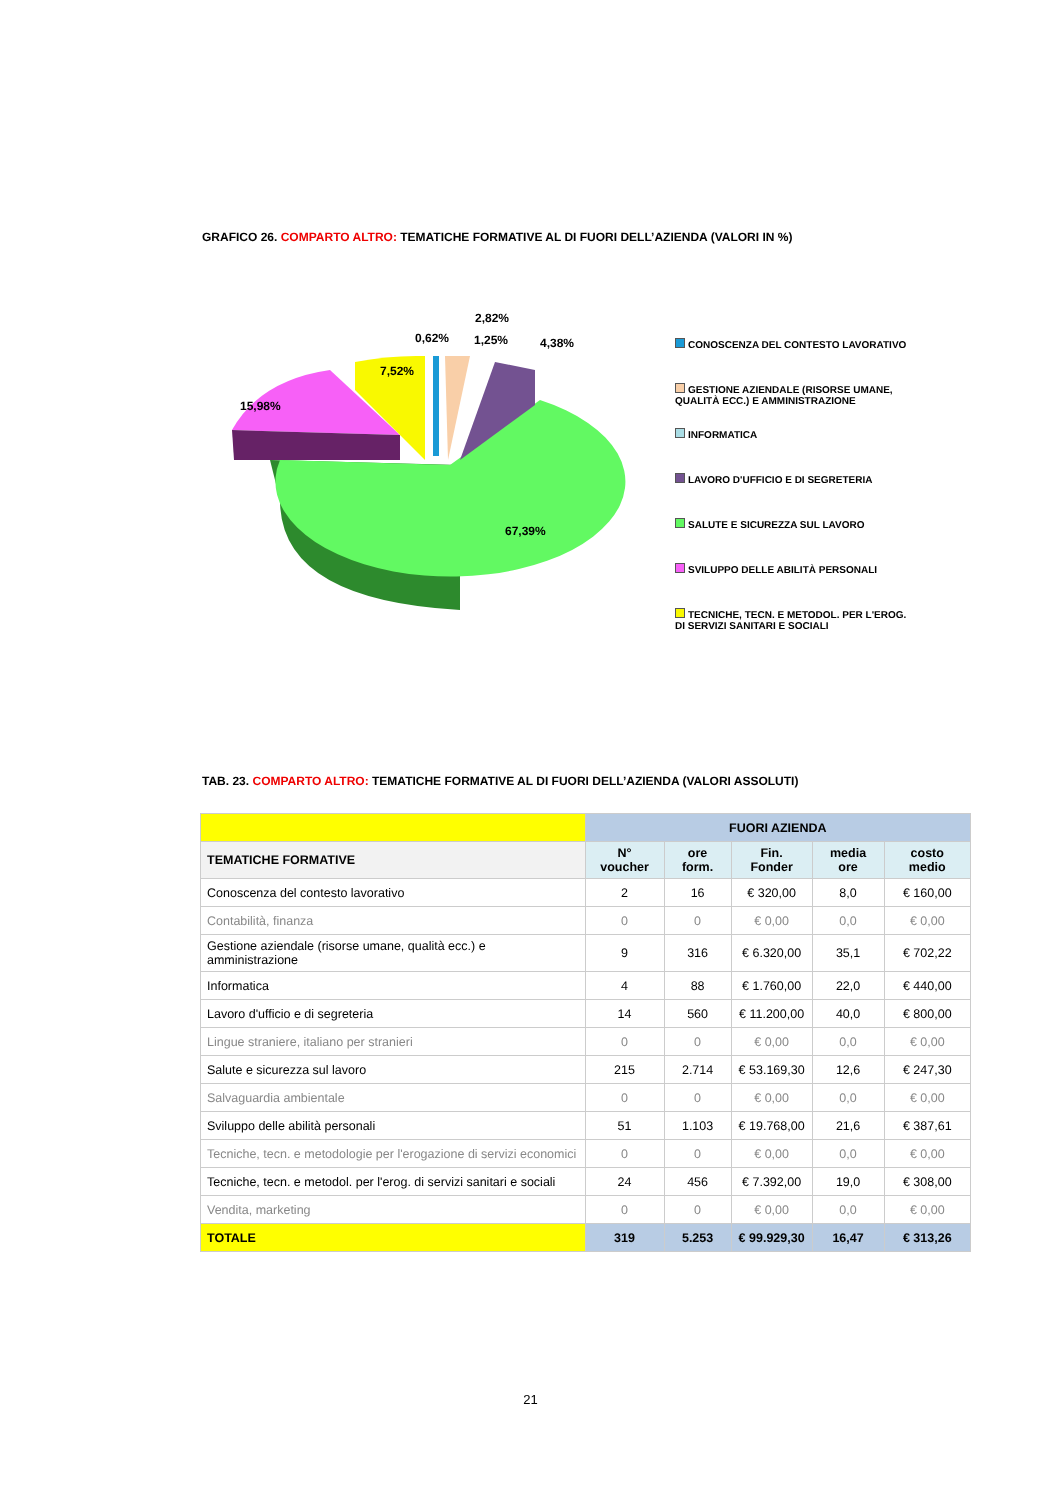GRAFICO 26. COMPARTO ALTRO: TEMATICHE FORMATIVE AL DI FUORI DELL’AZIENDA (VALORI IN %)
15,98%
7,52%
0,62%
2,82%
1,25%
4,38%
67,39%
CONOSCENZA DEL CONTESTO LAVORATIVO
GESTIONE AZIENDALE (RISORSE UMANE, QUALITÀ ECC.) E AMMINISTRAZIONE
INFORMATICA
LAVORO D'UFFICIO E DI SEGRETERIA
SALUTE E SICUREZZA SUL LAVORO
SVILUPPO DELLE ABILITÀ PERSONALI
TECNICHE, TECN. E METODOL. PER L'EROG. DI SERVIZI SANITARI E SOCIALI
TAB. 23. COMPARTO ALTRO: TEMATICHE FORMATIVE AL DI FUORI DELL’AZIENDA (VALORI ASSOLUTI)
| | FUORI AZIENDA | | | | |
| --- | --- | --- | --- | --- | --- |
| TEMATICHE FORMATIVE | N° voucher | ore form. | Fin. Fonder | media ore | costo medio |
| Conoscenza del contesto lavorativo | 2 | 16 | € 320,00 | 8,0 | € 160,00 |
| Contabilità, finanza | 0 | 0 | € 0,00 | 0,0 | € 0,00 |
| Gestione aziendale (risorse umane, qualità ecc.) e amministrazione | 9 | 316 | € 6.320,00 | 35,1 | € 702,22 |
| Informatica | 4 | 88 | € 1.760,00 | 22,0 | € 440,00 |
| Lavoro d'ufficio e di segreteria | 14 | 560 | € 11.200,00 | 40,0 | € 800,00 |
| Lingue straniere, italiano per stranieri | 0 | 0 | € 0,00 | 0,0 | € 0,00 |
| Salute e sicurezza sul lavoro | 215 | 2.714 | € 53.169,30 | 12,6 | € 247,30 |
| Salvaguardia ambientale | 0 | 0 | € 0,00 | 0,0 | € 0,00 |
| Sviluppo delle abilità personali | 51 | 1.103 | € 19.768,00 | 21,6 | € 387,61 |
| Tecniche, tecn. e metodologie per l'erogazione di servizi economici | 0 | 0 | € 0,00 | 0,0 | € 0,00 |
| Tecniche, tecn. e metodol. per l'erog. di servizi sanitari e sociali | 24 | 456 | € 7.392,00 | 19,0 | € 308,00 |
| Vendita, marketing | 0 | 0 | € 0,00 | 0,0 | € 0,00 |
| TOTALE | 319 | 5.253 | € 99.929,30 | 16,47 | € 313,26 |
21